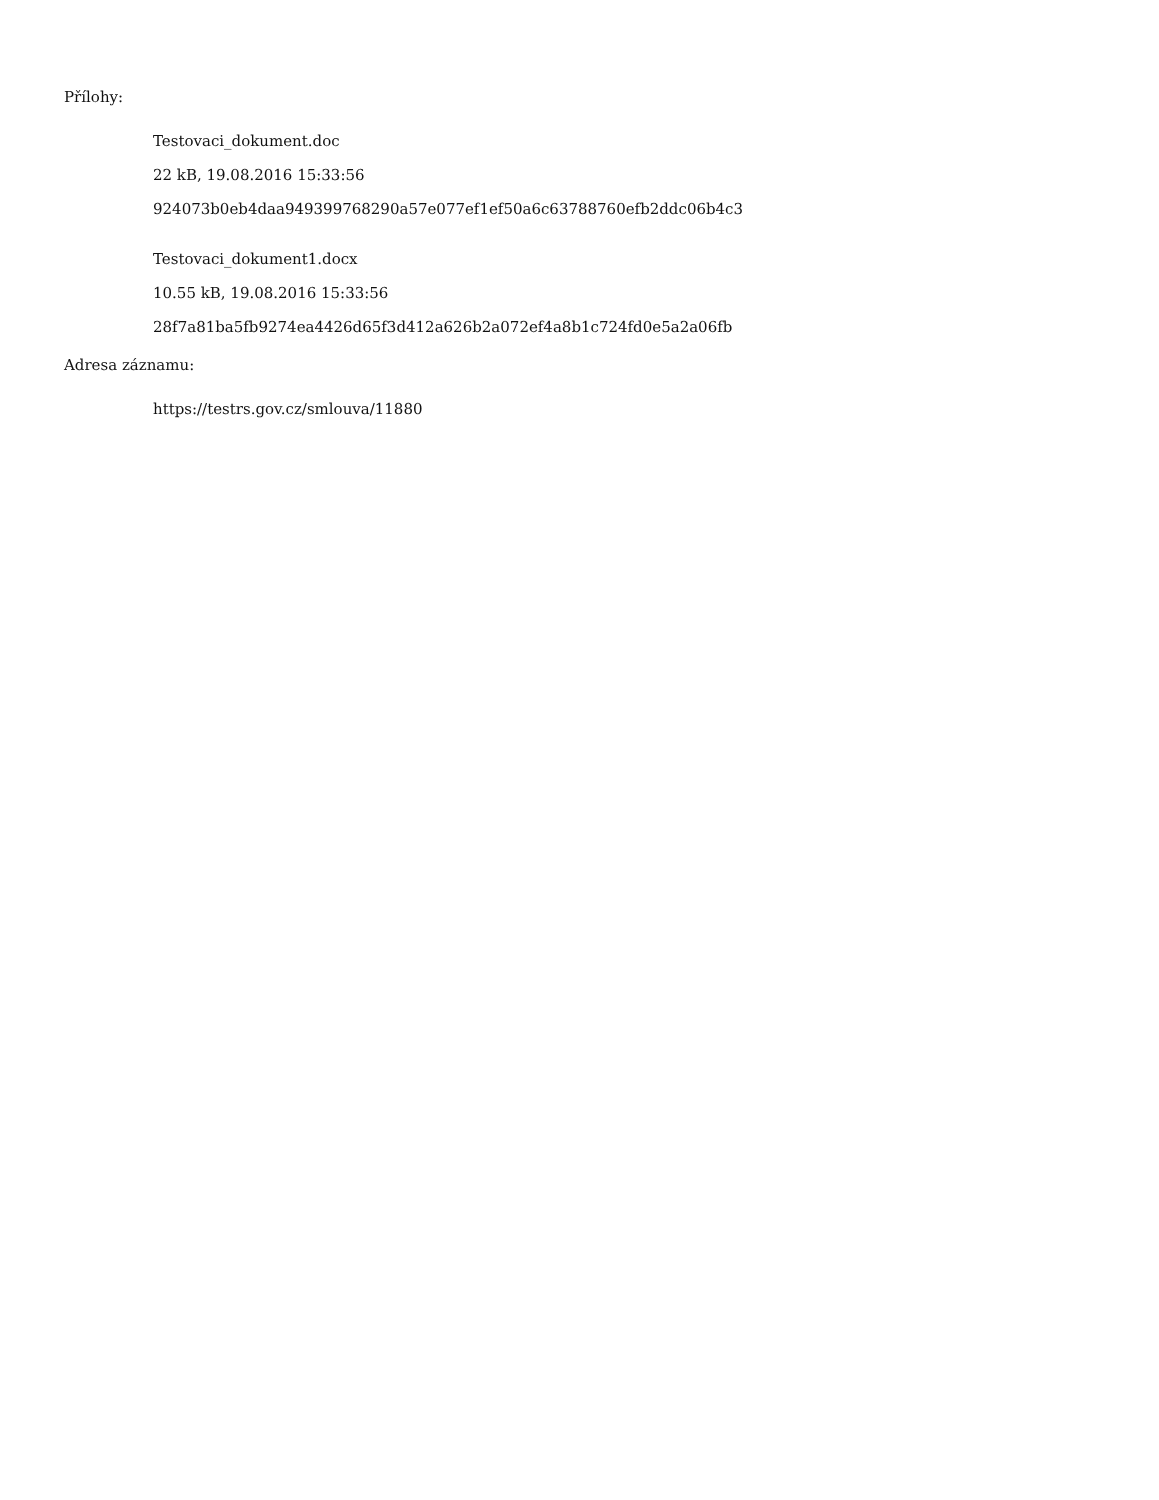Přílohy:
Testovaci_dokument.doc
22 kB, 19.08.2016 15:33:56
924073b0eb4daa949399768290a57e077ef1ef50a6c63788760efb2ddc06b4c3
Testovaci_dokument1.docx
10.55 kB, 19.08.2016 15:33:56
28f7a81ba5fb9274ea4426d65f3d412a626b2a072ef4a8b1c724fd0e5a2a06fb
Adresa záznamu:
https://testrs.gov.cz/smlouva/11880